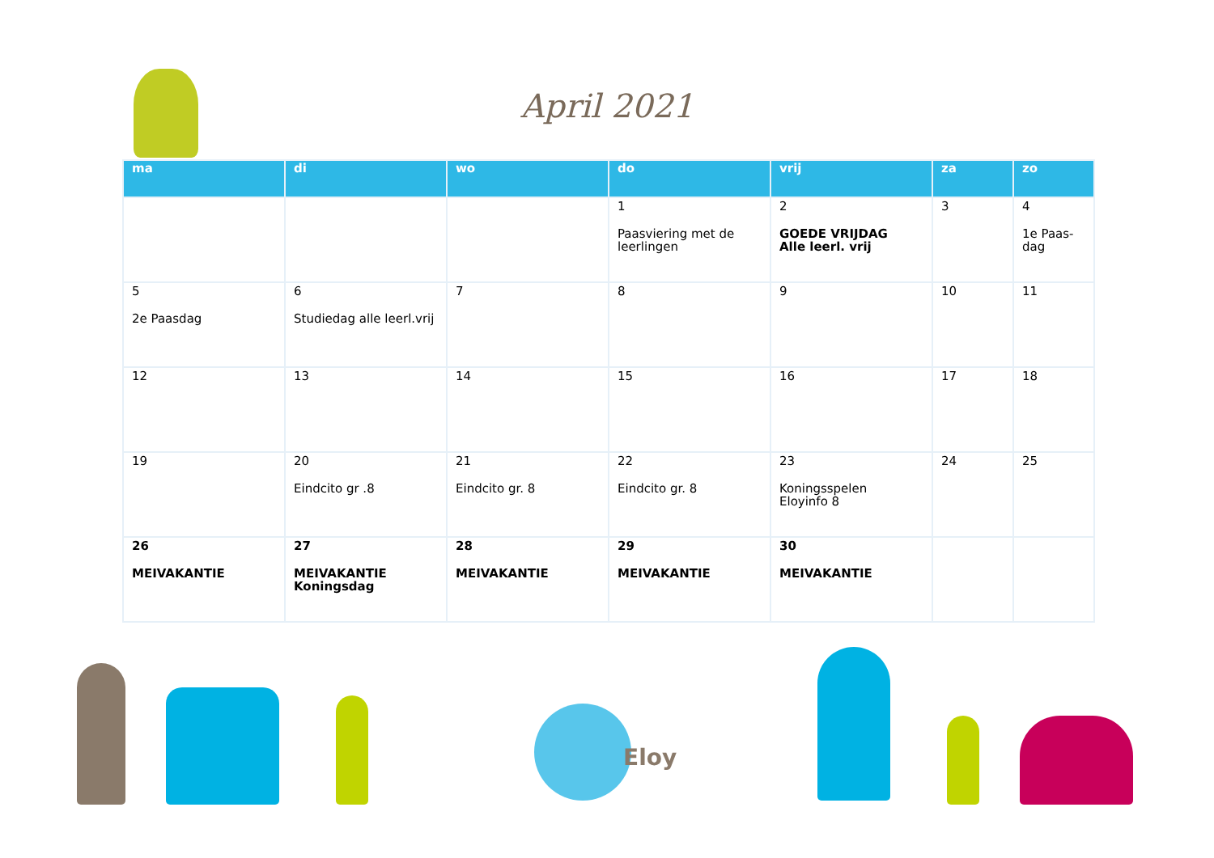April 2021
| ma | di | wo | do | vrij | za | zo |
| --- | --- | --- | --- | --- | --- | --- |
| | | | 1 Paasviering met de leerlingen | 2 GOEDE VRIJDAG Alle leerl. vrij | 3 | 4 1e Paas-dag |
| 5 2e Paasdag | 6 Studiedag alle leerl.vrij | 7 | 8 | 9 | 10 | 11 |
| 12 | 13 | 14 | 15 | 16 | 17 | 18 |
| 19 | 20 Eindcito gr .8 | 21 Eindcito gr. 8 | 22 Eindcito gr. 8 | 23 Koningsspelen Eloyinfo 8 | 24 | 25 |
| 26 MEIVAKANTIE | 27 MEIVAKANTIE Koningsdag | 28 MEIVAKANTIE | 29 MEIVAKANTIE | 30 MEIVAKANTIE | | |
Eloy